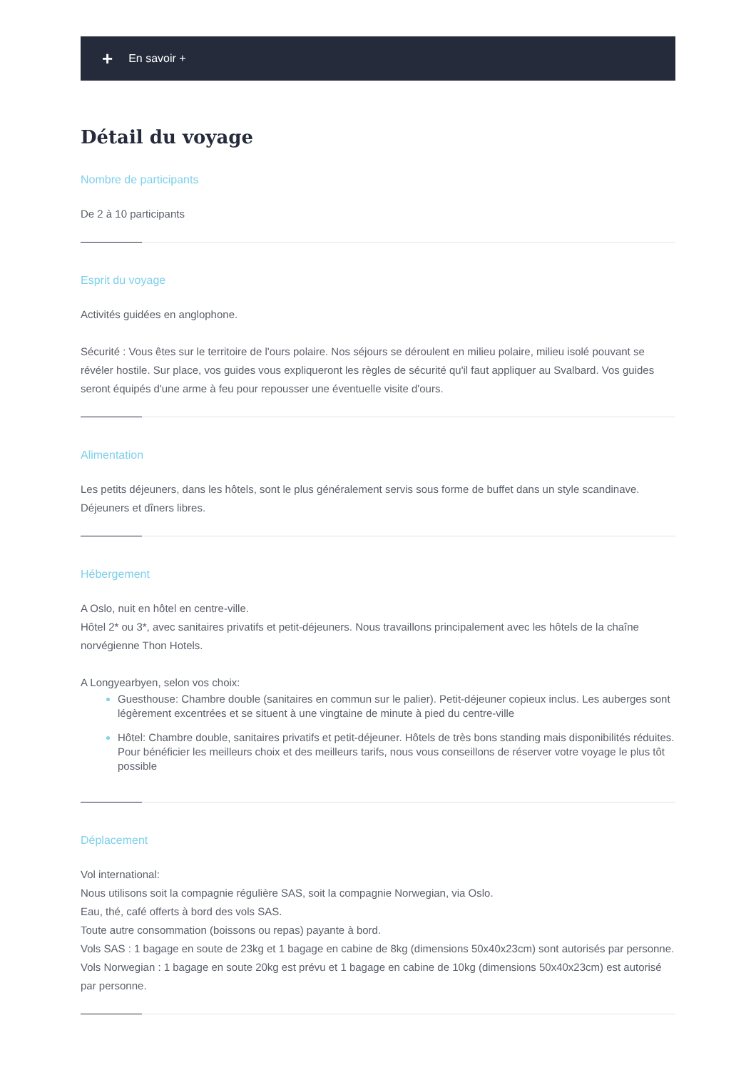+ En savoir +
Détail du voyage
Nombre de participants
De 2 à 10 participants
Esprit du voyage
Activités guidées en anglophone.
Sécurité : Vous êtes sur le territoire de l'ours polaire. Nos séjours se déroulent en milieu polaire, milieu isolé pouvant se révéler hostile. Sur place, vos guides vous expliqueront les règles de sécurité qu'il faut appliquer au Svalbard. Vos guides seront équipés d'une arme à feu pour repousser une éventuelle visite d'ours.
Alimentation
Les petits déjeuners, dans les hôtels, sont le plus généralement servis sous forme de buffet dans un style scandinave.
Déjeuners et dîners libres.
Hébergement
A Oslo, nuit en hôtel en centre-ville.
Hôtel 2* ou 3*, avec sanitaires privatifs et petit-déjeuners. Nous travaillons principalement avec les hôtels de la chaîne norvégienne Thon Hotels.
A Longyearbyen, selon vos choix:
Guesthouse: Chambre double (sanitaires en commun sur le palier). Petit-déjeuner copieux inclus. Les auberges sont légèrement excentrées et se situent à une vingtaine de minute à pied du centre-ville
Hôtel: Chambre double, sanitaires privatifs et petit-déjeuner. Hôtels de très bons standing mais disponibilités réduites. Pour bénéficier les meilleurs choix et des meilleurs tarifs, nous vous conseillons de réserver votre voyage le plus tôt possible
Déplacement
Vol international:
Nous utilisons soit la compagnie régulière SAS, soit la compagnie Norwegian, via Oslo.
Eau, thé, café offerts à bord des vols SAS.
Toute autre consommation (boissons ou repas) payante à bord.
Vols SAS : 1 bagage en soute de 23kg et 1 bagage en cabine de 8kg (dimensions 50x40x23cm) sont autorisés par personne.
Vols Norwegian : 1 bagage en soute 20kg est prévu et 1 bagage en cabine de 10kg (dimensions 50x40x23cm) est autorisé par personne.